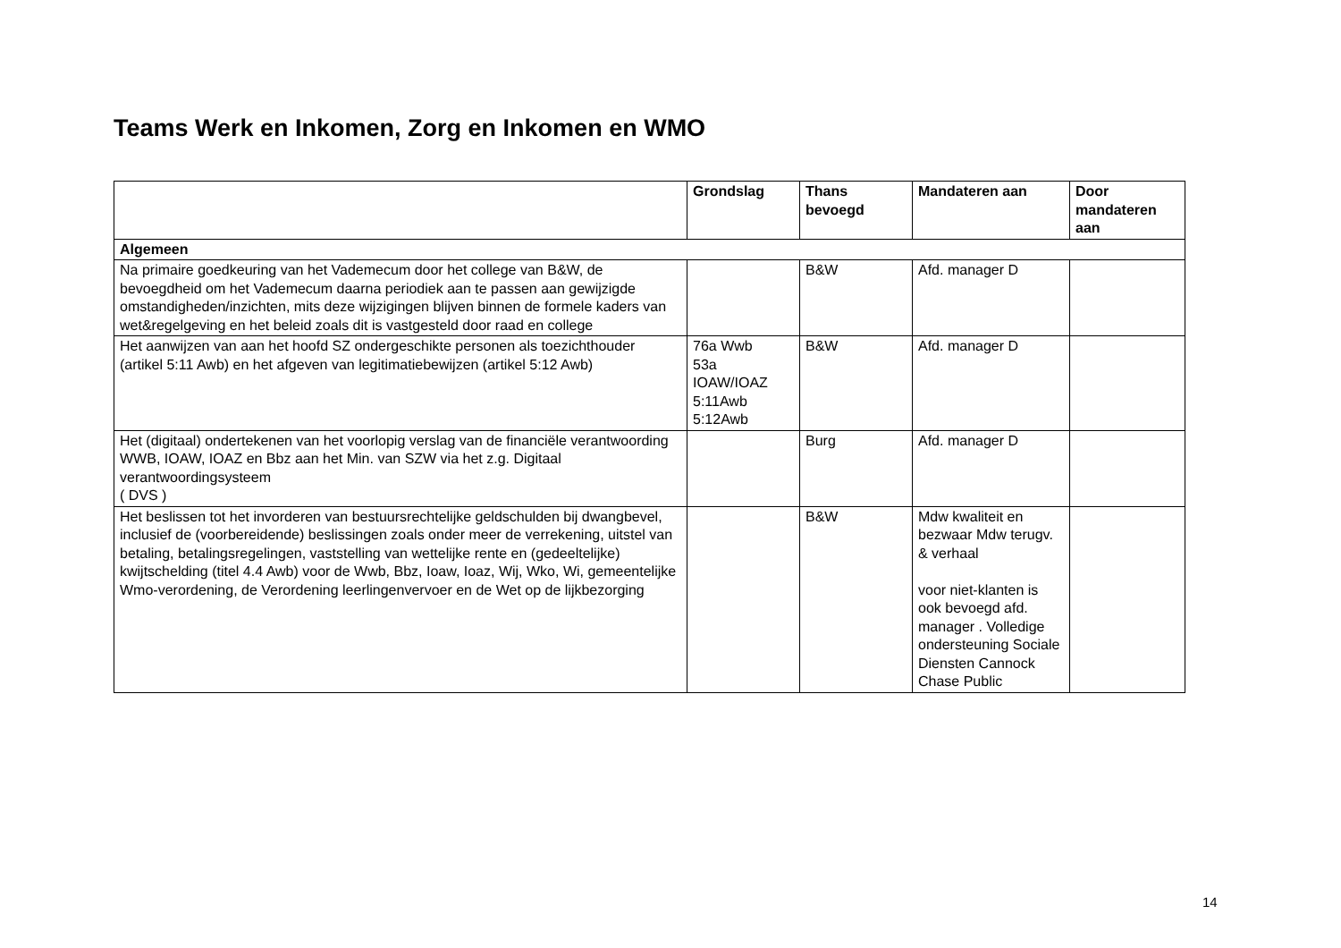Teams Werk en Inkomen, Zorg en Inkomen en WMO
| | Grondslag | Thans bevoegd | Mandateren aan | Door mandateren aan |
| --- | --- | --- | --- | --- |
| Algemeen | | | | |
| Na primaire goedkeuring van het Vademecum door het college van B&W, de bevoegdheid om het Vademecum daarna periodiek aan te passen aan gewijzigde omstandigheden/inzichten, mits deze wijzigingen blijven binnen de formele kaders van wet&regelgeving en het beleid zoals dit is vastgesteld door raad en college | | B&W | Afd. manager D | |
| Het aanwijzen van aan het hoofd SZ ondergeschikte personen als toezichthouder (artikel 5:11 Awb) en het afgeven van legitimatiebewijzen (artikel 5:12 Awb) | 76a Wwb 53a IOAW/IOAZ 5:11Awb 5:12Awb | B&W | Afd. manager D | |
| Het (digitaal) ondertekenen van het voorlopig verslag van de financiële verantwoording WWB, IOAW, IOAZ en Bbz aan het Min. van SZW via het z.g. Digitaal verantwoordingsysteem ( DVS ) | | Burg | Afd. manager D | |
| Het beslissen tot het invorderen van bestuursrechtelijke geldschulden bij dwangbevel, inclusief de (voorbereidende) beslissingen zoals onder meer de verrekening, uitstel van betaling, betalingsregelingen, vaststelling van wettelijke rente en (gedeeltelijke) kwijtschelding (titel 4.4 Awb) voor de Wwb, Bbz, Ioaw, Ioaz, Wij, Wko, Wi, gemeentelijke Wmo-verordening, de Verordening leerlingenvervoer en de Wet op de lijkbezorging | | B&W | Mdw kwaliteit en bezwaar Mdw terugv. & verhaal voor niet-klanten is ook bevoegd afd. manager . Volledige ondersteuning Sociale Diensten Cannock Chase Public | |
14